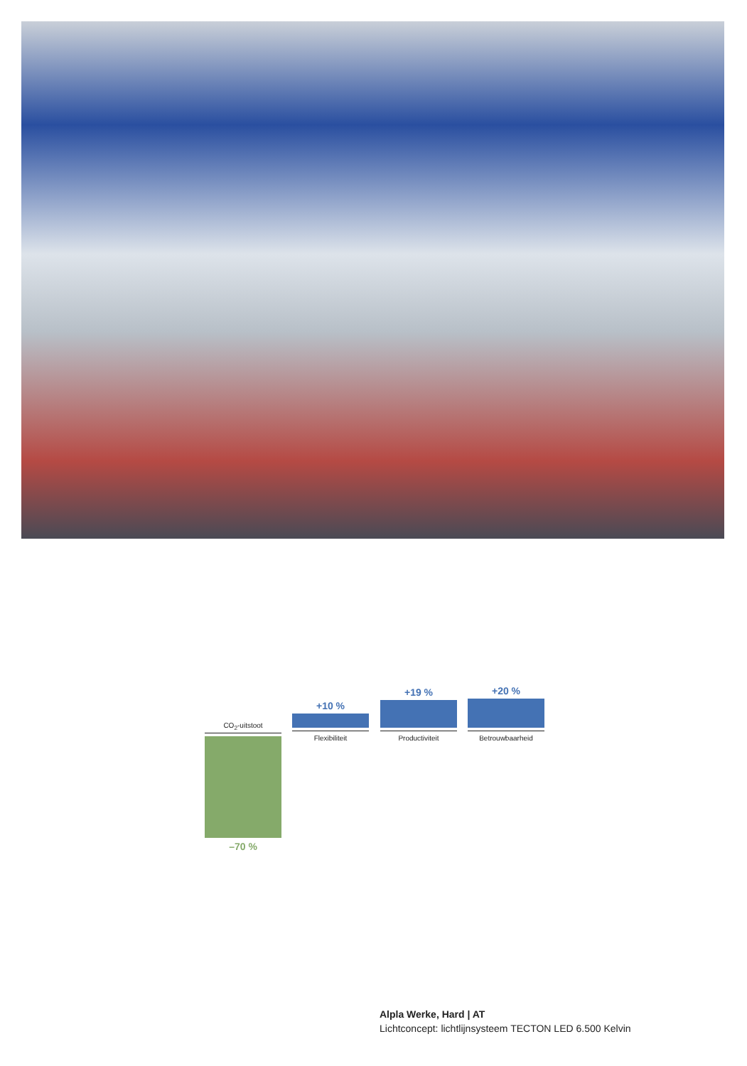CO<sub>2</sub>-uitstoot
–70 %
+10 %
Flexibiliteit
+19 %
Productiviteit
+20 %
Betrouwbaarheid
Alpla Werke, Hard | AT
Lichtconcept: lichtlijnsysteem TECTON LED 6.500 Kelvin